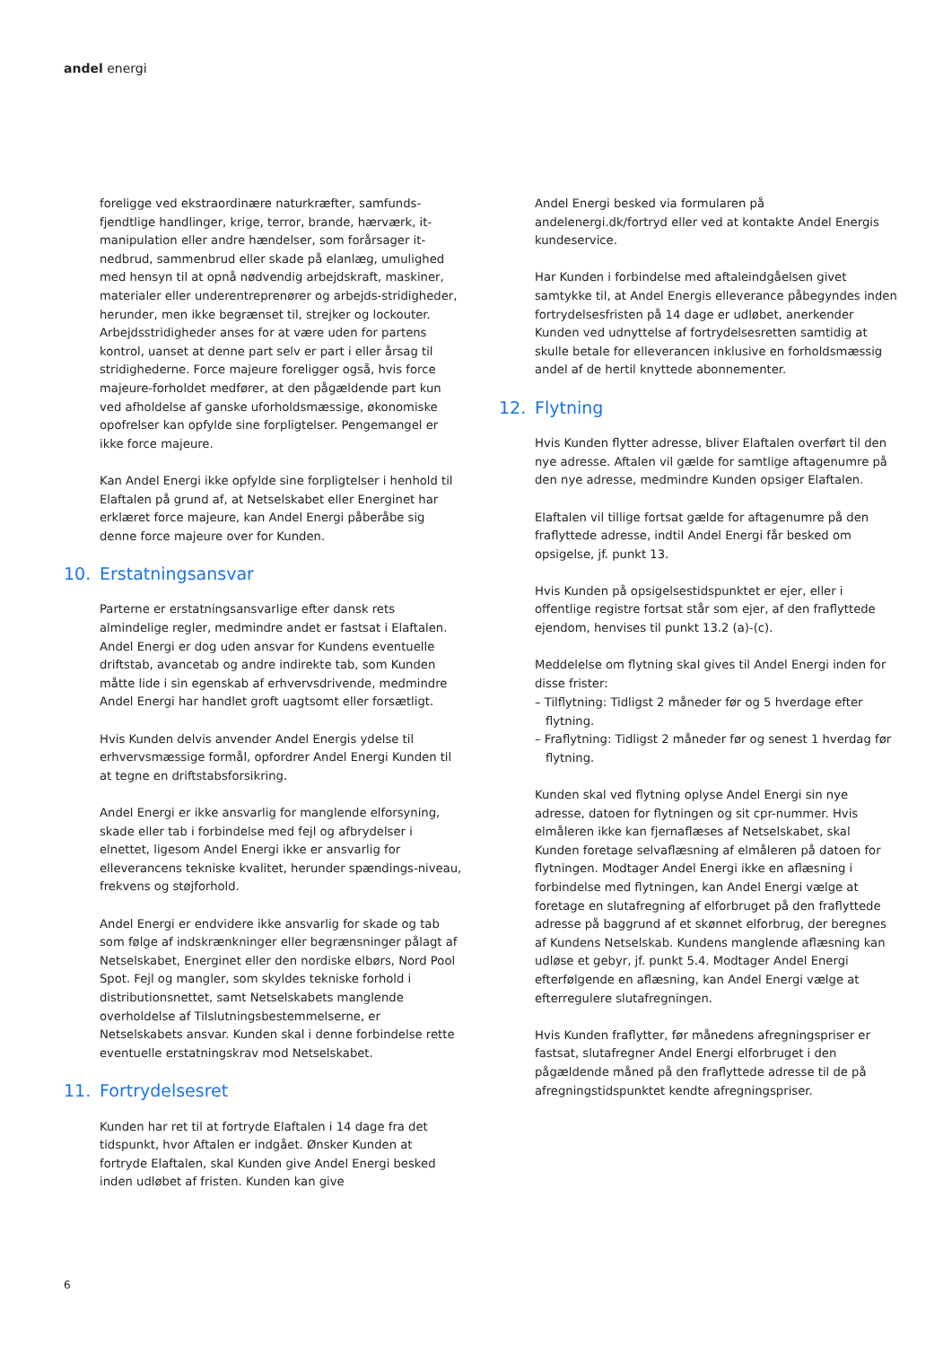andel energi
foreligge ved ekstraordinære naturkræfter, samfunds-fjendtlige handlinger, krige, terror, brande, hærværk, it-manipulation eller andre hændelser, som forårsager it-nedbrud, sammenbrud eller skade på elanlæg, umulighed med hensyn til at opnå nødvendig arbejdskraft, maskiner, materialer eller underentreprenører og arbejds-stridigheder, herunder, men ikke begrænset til, strejker og lockouter. Arbejdsstridigheder anses for at være uden for partens kontrol, uanset at denne part selv er part i eller årsag til stridighederne. Force majeure foreligger også, hvis force majeure-forholdet medfører, at den pågældende part kun ved afholdelse af ganske uforholdsmæssige, økonomiske opofrelser kan opfylde sine forpligtelser. Pengemangel er ikke force majeure.
Kan Andel Energi ikke opfylde sine forpligtelser i henhold til Elaftalen på grund af, at Netselskabet eller Energinet har erklæret force majeure, kan Andel Energi påberåbe sig denne force majeure over for Kunden.
10. Erstatningsansvar
Parterne er erstatningsansvarlige efter dansk rets almindelige regler, medmindre andet er fastsat i Elaftalen. Andel Energi er dog uden ansvar for Kundens eventuelle driftstab, avancetab og andre indirekte tab, som Kunden måtte lide i sin egenskab af erhvervsdrivende, medmindre Andel Energi har handlet groft uagtsomt eller forsætligt.
Hvis Kunden delvis anvender Andel Energis ydelse til erhvervsmæssige formål, opfordrer Andel Energi Kunden til at tegne en driftstabsforsikring.
Andel Energi er ikke ansvarlig for manglende elforsyning, skade eller tab i forbindelse med fejl og afbrydelser i elnettet, ligesom Andel Energi ikke er ansvarlig for elleverancens tekniske kvalitet, herunder spændings-niveau, frekvens og støjforhold.
Andel Energi er endvidere ikke ansvarlig for skade og tab som følge af indskrænkninger eller begrænsninger pålagt af Netselskabet, Energinet eller den nordiske elbørs, Nord Pool Spot. Fejl og mangler, som skyldes tekniske forhold i distributionsnettet, samt Netselskabets manglende overholdelse af Tilslutningsbestemmelserne, er Netselskabets ansvar. Kunden skal i denne forbindelse rette eventuelle erstatningskrav mod Netselskabet.
11. Fortrydelsesret
Kunden har ret til at fortryde Elaftalen i 14 dage fra det tidspunkt, hvor Aftalen er indgået. Ønsker Kunden at fortryde Elaftalen, skal Kunden give Andel Energi besked inden udløbet af fristen. Kunden kan give
Andel Energi besked via formularen på andelenergi.dk/fortryd eller ved at kontakte Andel Energis kundeservice.
Har Kunden i forbindelse med aftaleindgåelsen givet samtykke til, at Andel Energis elleverance påbegyndes inden fortrydelsesfristen på 14 dage er udløbet, anerkender Kunden ved udnyttelse af fortrydelsesretten samtidig at skulle betale for elleverancen inklusive en forholdsmæssig andel af de hertil knyttede abonnementer.
12. Flytning
Hvis Kunden flytter adresse, bliver Elaftalen overført til den nye adresse. Aftalen vil gælde for samtlige aftagenumre på den nye adresse, medmindre Kunden opsiger Elaftalen.
Elaftalen vil tillige fortsat gælde for aftagenumre på den fraflyttede adresse, indtil Andel Energi får besked om opsigelse, jf. punkt 13.
Hvis Kunden på opsigelsestidspunktet er ejer, eller i offentlige registre fortsat står som ejer, af den fraflyttede ejendom, henvises til punkt 13.2 (a)-(c).
Meddelelse om flytning skal gives til Andel Energi inden for disse frister:
– Tilflytning: Tidligst 2 måneder før og 5 hverdage efter flytning.
– Fraflytning: Tidligst 2 måneder før og senest 1 hverdag før flytning.
Kunden skal ved flytning oplyse Andel Energi sin nye adresse, datoen for flytningen og sit cpr-nummer. Hvis elmåleren ikke kan fjernaflæses af Netselskabet, skal Kunden foretage selvaflæsning af elmåleren på datoen for flytningen. Modtager Andel Energi ikke en aflæsning i forbindelse med flytningen, kan Andel Energi vælge at foretage en slutafregning af elforbruget på den fraflyttede adresse på baggrund af et skønnet elforbrug, der beregnes af Kundens Netselskab. Kundens manglende aflæsning kan udløse et gebyr, jf. punkt 5.4. Modtager Andel Energi efterfølgende en aflæsning, kan Andel Energi vælge at efterregulere slutafregningen.
Hvis Kunden fraflytter, før månedens afregningspriser er fastsat, slutafregner Andel Energi elforbruget i den pågældende måned på den fraflyttede adresse til de på afregningstidspunktet kendte afregningspriser.
6